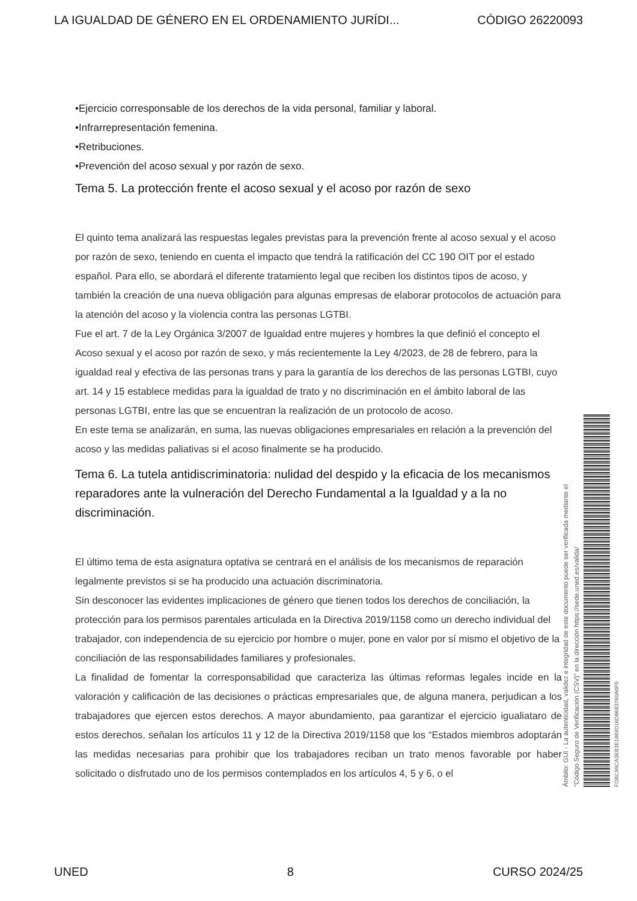LA IGUALDAD DE GÉNERO EN EL ORDENAMIENTO JURÍDI... CÓDIGO 26220093
•Ejercicio corresponsable de los derechos de la vida personal, familiar y laboral.
•Infrarrepresentación femenina.
•Retribuciones.
•Prevención del acoso sexual y por razón de sexo.
Tema 5. La protección frente el acoso sexual y el acoso por razón de sexo
El quinto tema analizará las respuestas legales previstas para la prevención frente al acoso sexual y el acoso por razón de sexo, teniendo en cuenta el impacto que tendrá la ratificación del CC 190 OIT por el estado español. Para ello, se abordará el diferente tratamiento legal que reciben los distintos tipos de acoso, y también la creación de una nueva obligación para algunas empresas de elaborar protocolos de actuación para la atención del acoso y la violencia contra las personas LGTBI.
Fue el art. 7 de la Ley Orgánica 3/2007 de Igualdad entre mujeres y hombres la que definió el concepto el Acoso sexual y el acoso por razón de sexo, y más recientemente la Ley 4/2023, de 28 de febrero, para la igualdad real y efectiva de las personas trans y para la garantía de los derechos de las personas LGTBI, cuyo art. 14 y 15 establece medidas para la igualdad de trato y no discriminación en el ámbito laboral de las personas LGTBI, entre las que se encuentran la realización de un protocolo de acoso.
En este tema se analizarán, en suma, las nuevas obligaciones empresariales en relación a la prevención del acoso y las medidas paliativas si el acoso finalmente se ha producido.
Tema 6. La tutela antidiscriminatoria: nulidad del despido y la eficacia de los mecanismos reparadores ante la vulneración del Derecho Fundamental a la Igualdad y a la no discriminación.
El último tema de esta asignatura optativa se centrará en el análisis de los mecanismos de reparación legalmente previstos si se ha producido una actuación discriminatoria.
Sin desconocer las evidentes implicaciones de género que tienen todos los derechos de conciliación, la protección para los permisos parentales articulada en la Directiva 2019/1158 como un derecho individual del trabajador, con independencia de su ejercicio por hombre o mujer, pone en valor por sí mismo el objetivo de la conciliación de las responsabilidades familiares y profesionales.
La finalidad de fomentar la corresponsabilidad que caracteriza las últimas reformas legales incide en la valoración y calificación de las decisiones o prácticas empresariales que, de alguna manera, perjudican a los trabajadores que ejercen estos derechos. A mayor abundamiento, paa garantizar el ejercicio igualiataro de estos derechos, señalan los artículos 11 y 12 de la Directiva 2019/1158 que los “Estados miembros adoptarán las medidas necesarias para prohibir que los trabajadores reciban un trato menos favorable por haber solicitado o disfrutado uno de los permisos contemplados en los artículos 4, 5 y 6, o el
Ámbito: GUI - La autenticidad, validez e integridad de este documento puede ser verificada mediante el
"Código Seguro de Verificación (CSV)" en la dirección https://sede.uned.es/valida/
FDBC99CA3EB3E1869D16D86B3760A0F0
UNED 8 CURSO 2024/25